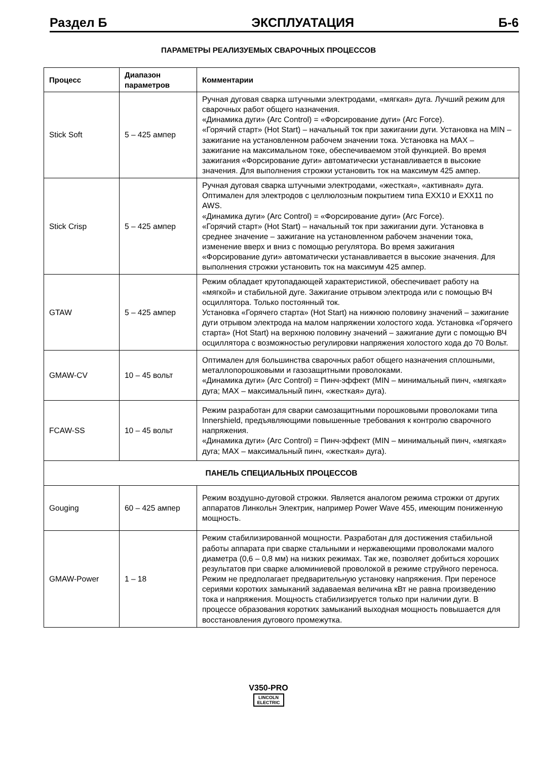Раздел Б ЭКСПЛУАТАЦИЯ Б-6
ПАРАМЕТРЫ РЕАЛИЗУЕМЫХ СВАРОЧНЫХ ПРОЦЕССОВ
| Процесс | Диапазон параметров | Комментарии |
| --- | --- | --- |
| Stick Soft | 5 – 425 ампер | Ручная дуговая сварка штучными электродами, «мягкая» дуга. Лучший режим для сварочных работ общего назначения. «Динамика дуги» (Arc Control) = «Форсирование дуги» (Arc Force). «Горячий старт» (Hot Start) – начальный ток при зажигании дуги. Установка на MIN – зажигание на установленном рабочем значении тока. Установка на MAX – зажигание на максимальном токе, обеспечиваемом этой функцией. Во время зажигания «Форсирование дуги» автоматически устанавливается в высокие значения. Для выполнения строжки установить ток на максимум 425 ампер. |
| Stick Crisp | 5 – 425 ампер | Ручная дуговая сварка штучными электродами, «жесткая», «активная» дуга. Оптимален для электродов с целлюлозным покрытием типа EXX10 и EXX11 по AWS. «Динамика дуги» (Arc Control) = «Форсирование дуги» (Arc Force). «Горячий старт» (Hot Start) – начальный ток при зажигании дуги. Установка в среднее значение – зажигание на установленном рабочем значении тока, изменение вверх и вниз с помощью регулятора. Во время зажигания «Форсирование дуги» автоматически устанавливается в высокие значения. Для выполнения строжки установить ток на максимум 425 ампер. |
| GTAW | 5 – 425 ампер | Режим обладает крутопадающей характеристикой, обеспечивает работу на «мягкой» и стабильной дуге. Зажигание отрывом электрода или с помощью ВЧ осциллятора. Только постоянный ток. Установка «Горячего старта» (Hot Start) на нижнюю половину значений – зажигание дуги отрывом электрода на малом напряжении холостого хода. Установка «Горячего старта» (Hot Start) на верхнюю половину значений – зажигание дуги с помощью ВЧ осциллятора с возможностью регулировки напряжения холостого хода до 70 Вольт. |
| GMAW-CV | 10 – 45 вольт | Оптимален для большинства сварочных работ общего назначения сплошными, металлопорошковыми и газозащитными проволоками. «Динамика дуги» (Arc Control) = Пинч-эффект (MIN – минимальный пинч, «мягкая» дуга; MAX – максимальный пинч, «жесткая» дуга). |
| FCAW-SS | 10 – 45 вольт | Режим разработан для сварки самозащитными порошковыми проволоками типа Innershield, предъявляющими повышенные требования к контролю сварочного напряжения. «Динамика дуги» (Arc Control) = Пинч-эффект (MIN – минимальный пинч, «мягкая» дуга; MAX – максимальный пинч, «жесткая» дуга). |
| ПАНЕЛЬ СПЕЦИАЛЬНЫХ ПРОЦЕССОВ | | |
| Gouging | 60 – 425 ампер | Режим воздушно-дуговой строжки. Является аналогом режима строжки от других аппаратов Линкольн Электрик, например Power Wave 455, имеющим пониженную мощность. |
| GMAW-Power | 1 – 18 | Режим стабилизированной мощности. Разработан для достижения стабильной работы аппарата при сварке стальными и нержавеющими проволоками малого диаметра (0,6 – 0,8 мм) на низких режимах. Так же, позволяет добиться хороших результатов при сварке алюминиевой проволокой в режиме струйного переноса. Режим не предполагает предварительную установку напряжения. При переносе сериями коротких замыканий задаваемая величина кВт не равна произведению тока и напряжения. Мощность стабилизируется только при наличии дуги. В процессе образования коротких замыканий выходная мощность повышается для восстановления дугового промежутка. |
V350-PRO
LINCOLN
ELECTRIC